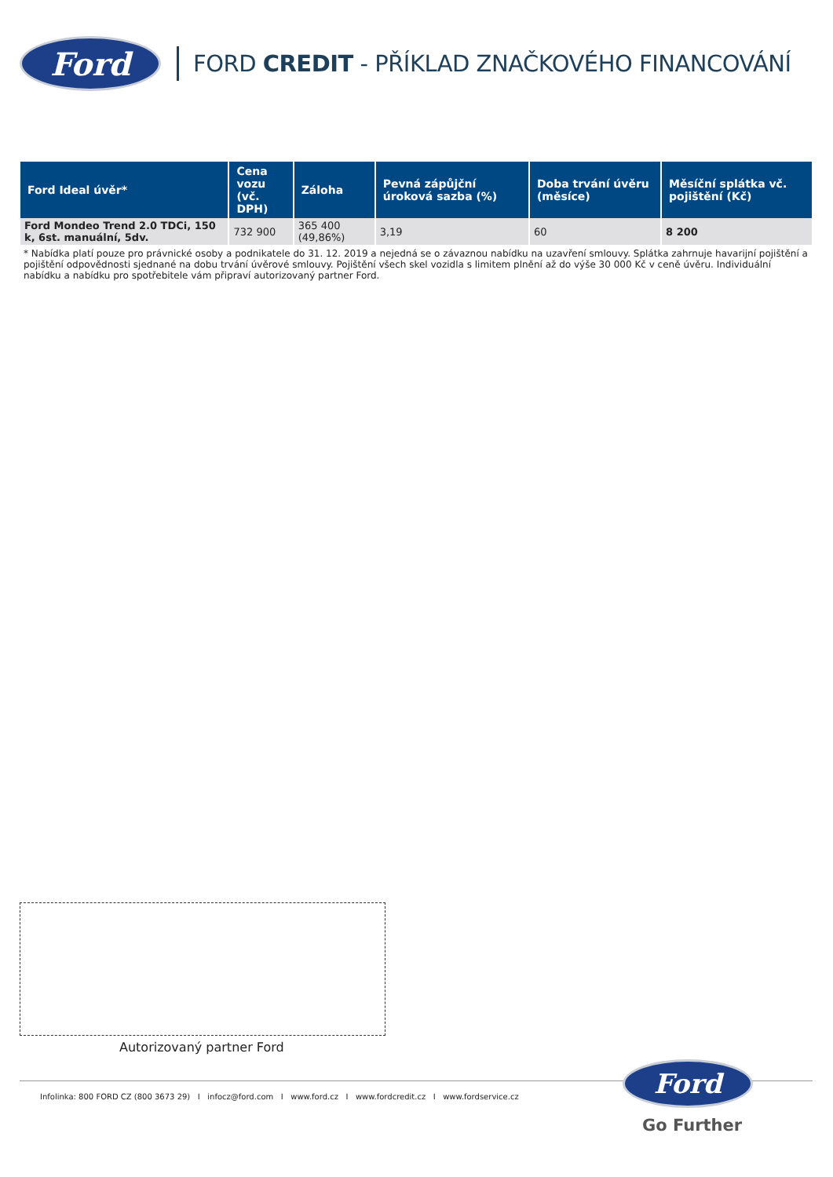Ford
FORD CREDIT - PŘÍKLAD ZNAČKOVÉHO FINANCOVÁNÍ
| Ford Ideal úvěr* | Cena vozu (vč. DPH) | Záloha | Pevná zápůjční úroková sazba (%) | Doba trvání úvěru (měsíce) | Měsíční splátka vč. pojištění (Kč) |
| --- | --- | --- | --- | --- | --- |
| Ford Mondeo Trend 2.0 TDCi, 150 k, 6st. manuální, 5dv. | 732 900 | 365 400 (49,86%) | 3,19 | 60 | 8 200 |
* Nabídka platí pouze pro právnické osoby a podnikatele do 31. 12. 2019 a nejedná se o závaznou nabídku na uzavření smlouvy. Splátka zahrnuje havarijní pojištění a pojištění odpovědnosti sjednané na dobu trvání úvěrové smlouvy. Pojištění všech skel vozidla s limitem plnění až do výše 30 000 Kč v ceně úvěru. Individuální nabídku a nabídku pro spotřebitele vám připraví autorizovaný partner Ford.
Autorizovaný partner Ford
Infolinka: 800 FORD CZ (800 3673 29) I infocz@ford.com I www.ford.cz I www.fordcredit.cz I www.fordservice.cz
Ford
Go Further